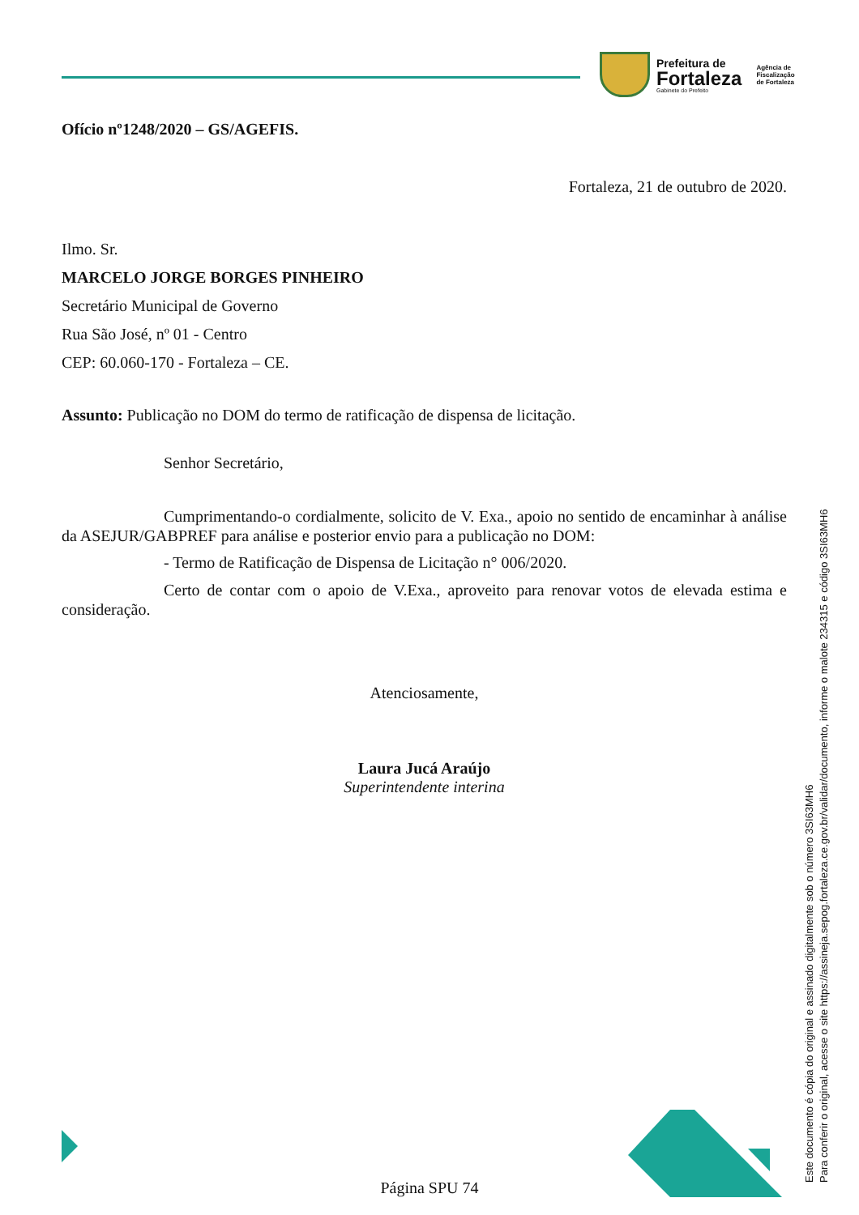Prefeitura de
Fortaleza
Gabinete do Prefeito
Agência de
Fiscalização
de Fortaleza
Ofício nº1248/2020 – GS/AGEFIS.
Fortaleza, 21 de outubro de 2020.
Ilmo. Sr.
MARCELO JORGE BORGES PINHEIRO
Secretário Municipal de Governo
Rua São José, nº 01 - Centro
CEP: 60.060-170 - Fortaleza – CE.
Assunto: Publicação no DOM do termo de ratificação de dispensa de licitação.
Senhor Secretário,
Cumprimentando-o cordialmente, solicito de V. Exa., apoio no sentido de encaminhar à análise da ASEJUR/GABPREF para análise e posterior envio para a publicação no DOM:
- Termo de Ratificação de Dispensa de Licitação n° 006/2020.
Certo de contar com o apoio de V.Exa., aproveito para renovar votos de elevada estima e consideração.
Atenciosamente,
Laura Jucá Araújo
Superintendente interina
Este documento é cópia do original e assinado digitalmente sob o número 3SI63MH6
Para conferir o original, acesse o site https://assineja.sepog.fortaleza.ce.gov.br/validar/documento, informe o malote 234315 e código 3SI63MH6
Página SPU 74